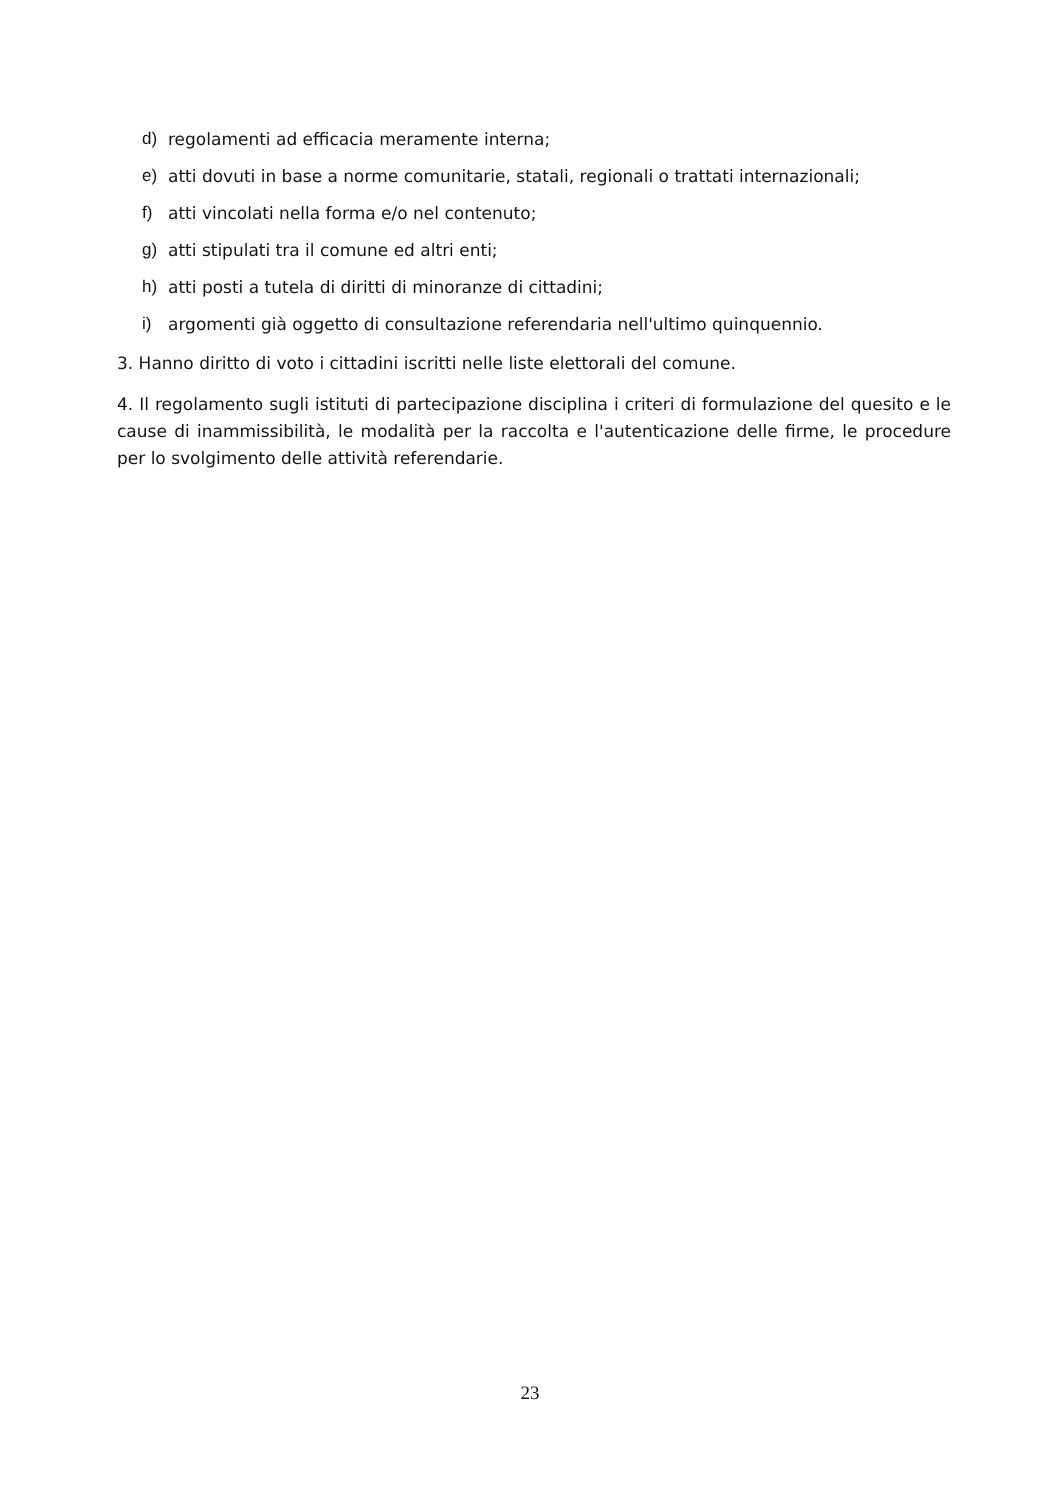d) regolamenti ad efficacia meramente interna;
e) atti dovuti in base a norme comunitarie, statali, regionali o trattati internazionali;
f) atti vincolati nella forma e/o nel contenuto;
g) atti stipulati tra il comune ed altri enti;
h) atti posti a tutela di diritti di minoranze di cittadini;
i) argomenti già oggetto di consultazione referendaria nell'ultimo quinquennio.
3. Hanno diritto di voto i cittadini iscritti nelle liste elettorali del comune.
4. Il regolamento sugli istituti di partecipazione disciplina i criteri di formulazione del quesito e le cause di inammissibilità, le modalità per la raccolta e l'autenticazione delle firme, le procedure per lo svolgimento delle attività referendarie.
23